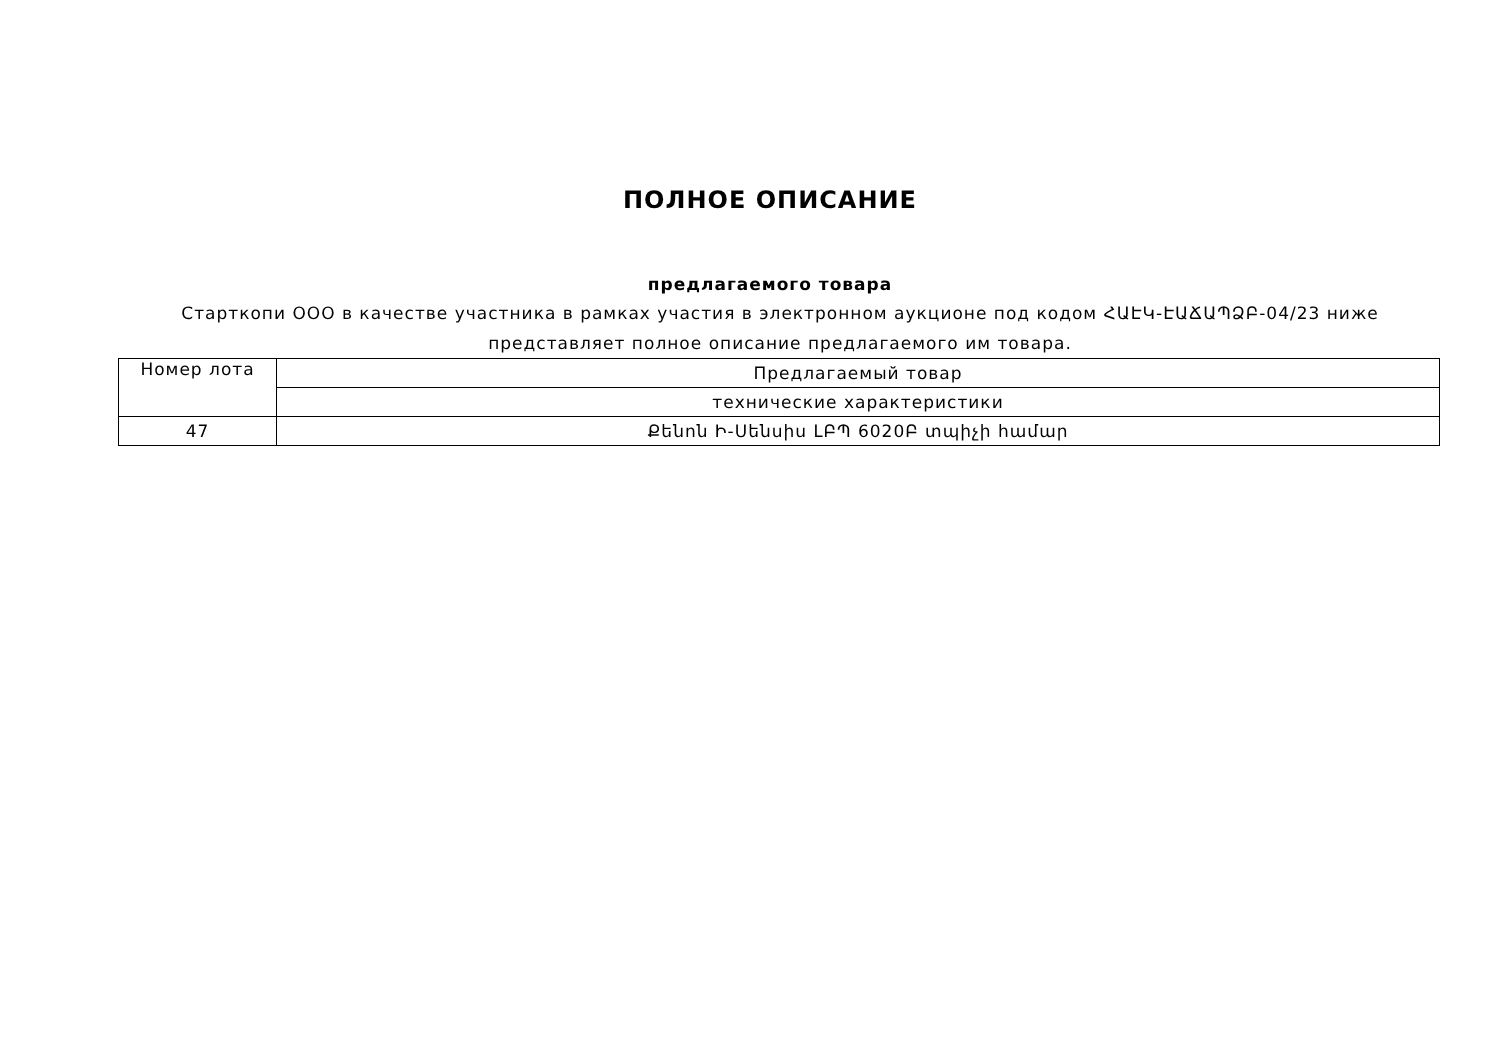ПОЛНОЕ ОПИСАНИЕ
предлагаемого товара
Старткопи ООО в качестве участника в рамках участия в электронном аукционе под кодом ՀԱԷԿ-ԷԱՃԱՊՁԲ-04/23 ниже представляет полное описание предлагаемого им товара.
| Номер лота | Предлагаемый товар |
| --- | --- |
| | технические характеристики |
| 47 | Քենոն Ի-Սենսիս ԼԲՊ 6020Բ տպիչի համար |